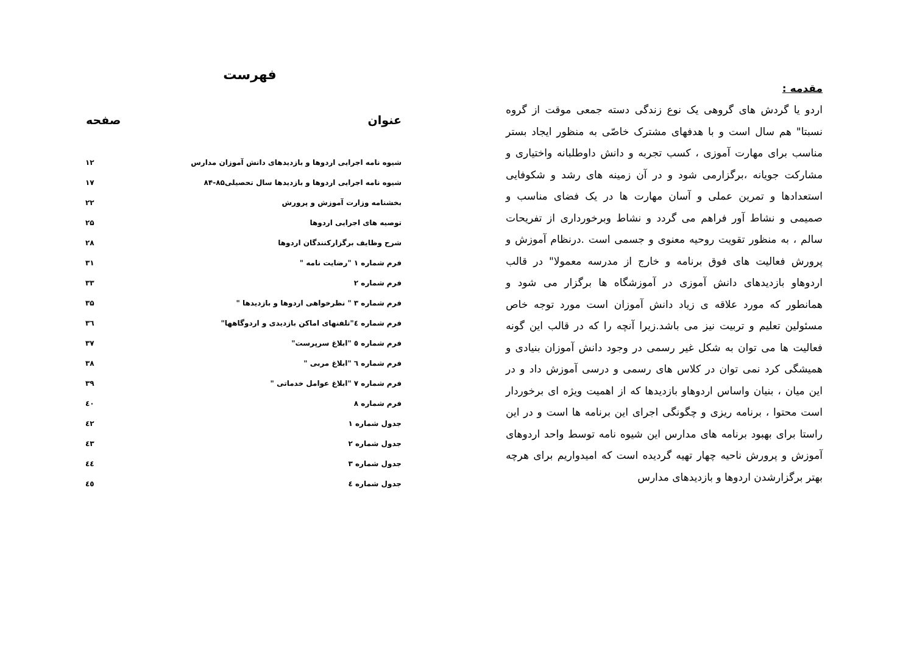مقدمه :
اردو یا گردش های گروهی یک نوع زندگی دسته جمعی موقت از گروه نسبتا" هم سال است و با هدفهای مشترک خاصّی به منظور ایجاد بستر مناسب برای مهارت آموزی ، کسب تجربه و دانش داوطلبانه واختیاری و مشارکت جویانه ،برگزارمی شود و در آن زمینه های رشد و شکوفایی استعدادها و تمرین عملی و آسان مهارت ها در یک فضای مناسب و صمیمی و نشاط آور فراهم می گردد و نشاط وبرخورداری از تفریحات سالم ، به منظور تقویت روحیه معنوی و جسمی است .درنظام آموزش و پرورش فعالیت های فوق برنامه و خارج از مدرسه معمولا" در قالب اردوهاو بازدیدهای دانش آموزی در آموزشگاه ها برگزار می شود و همانطور که مورد علاقه ی زیاد دانش آموزان است مورد توجه خاص مسئولین تعلیم و تربیت نیز می باشد.زیرا آنچه را که در قالب این گونه فعالیت ها می توان به شکل غیر رسمی در وجود دانش آموزان بنیادی و همیشگی کرد نمی توان در کلاس های رسمی و درسی آموزش داد و در این میان ، بنیان واساس اردوهاو بازدیدها که از اهمیت ویژه ای برخوردار است محتوا ، برنامه ریزی و چگونگی اجرای این برنامه ها است و در این راستا برای بهبود برنامه های مدارس این شیوه نامه توسط واحد اردوهای آموزش و پرورش ناحیه چهار تهیه گردیده است که امیدواریم برای هرچه بهتر برگزارشدن اردوها و بازدیدهای مدارس
فهرست
| عنوان | صفحه |
| --- | --- |
| شیوه نامه اجرایی اردوها و بازدیدهای دانش آموزان مدارس | ۱۲ |
| شیوه نامه اجرایی اردوها و بازدیدها سال تحصیلی۸۵-۸۴ | ۱۷ |
| بخشنامه وزارت آموزش و پرورش | ۲۲ |
| توصیه های اجرایی اردوها | ۲۵ |
| شرح وظایف برگزارکنندگان اردوها | ۲۸ |
| فرم شماره ۱ "رضایت نامه " | ۳۱ |
| فرم شماره ۲ | ۳۳ |
| فرم شماره ۳ " نظرخواهی اردوها و بازدیدها " | ۳۵ |
| فرم شماره ٤"تلفنهای اماکن بازدیدی و اردوگاهها" | ۳٦ |
| فرم شماره ٥ "ابلاغ سرپرست" | ۳۷ |
| فرم شماره ٦ "ابلاغ مربی " | ۳۸ |
| فرم شماره ۷ "ابلاغ عوامل خدماتی " | ۳۹ |
| فرم شماره ۸ | ٤۰ |
| جدول شماره ۱ | ٤۲ |
| جدول شماره ۲ | ٤۳ |
| جدول شماره ۳ | ٤٤ |
| جدول شماره ٤ | ٤٥ |